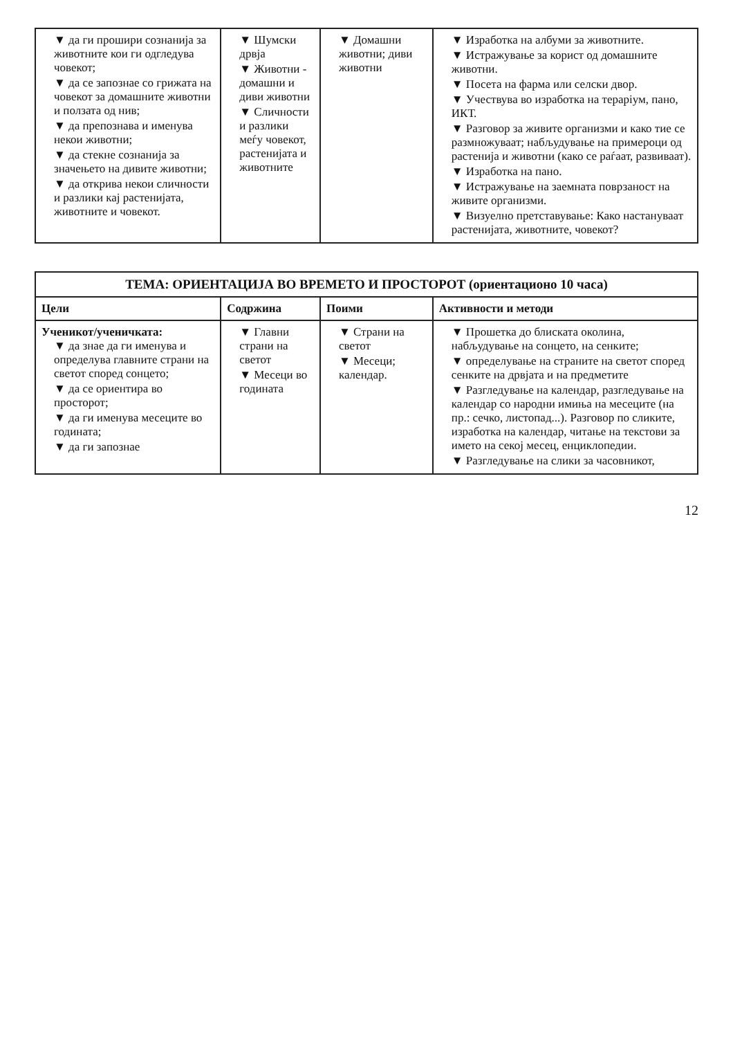| ▼ да ги прошири сознанија за животните кои ги одгледува човекот; ▼ да се запознае со грижата на човекот за домашните животни и ползата од нив; ▼ да препознава и именува некои животни; ▼ да стекне сознанија за значењето на дивите животни; ▼ да открива некои сличности и разлики кај растенијата, животните и човекот. | ▼ Шумски дрвја ▼ Животни - домашни и диви животни ▼ Сличности и разлики меѓу човекот, растенијата и животните | ▼ Домашни животни; диви животни | ▼ Изработка на албуми за животните. ▼ Истражување за корист од домашните животни. ▼ Посета на фарма или селски двор. ▼ Учествува во изработка на тераріум, пано, ИКТ. ▼ Разговор за живите организми и како тие се размножуваат; набљудување на примероци од растенија и животни (како се раѓаат, развиваат). ▼ Изработка на пано. ▼ Истражување на заемната поврзаност на живите организми. ▼ Визуелно претставување: Како настануваат растенијата, животните, човекот? |
| ТЕМА: ОРИЕНТАЦИЈА ВО ВРЕМЕТО И ПРОСТОРОТ (ориентационо 10 часа) | | | |
| Цели | Содржина | Поими | Активности и методи |
| Ученикот/ученичката: ▼ да знае да ги именува и определува главните страни на светот според сонцето; ▼ да се ориентира во просторот; ▼ да ги именува месеците во годината; ▼ да ги запознае | ▼ Главни страни на светот ▼ Месеци во годината | ▼ Страни на светот ▼ Месеци; календар. | ▼ Прошетка до блиската околина, набљудување на сонцето, на сенките; ▼ определување на страните на светот според сенките на дрвјата и на предметите ▼ Разгледување на календар, разгледување на календар со народни имиња на месеците (на пр.: сечко, листопад...). Разговор по сликите, изработка на календар, читање на текстови за името на секој месец, енциклопедии. ▼ Разгледување на слики за часовникот, |
12